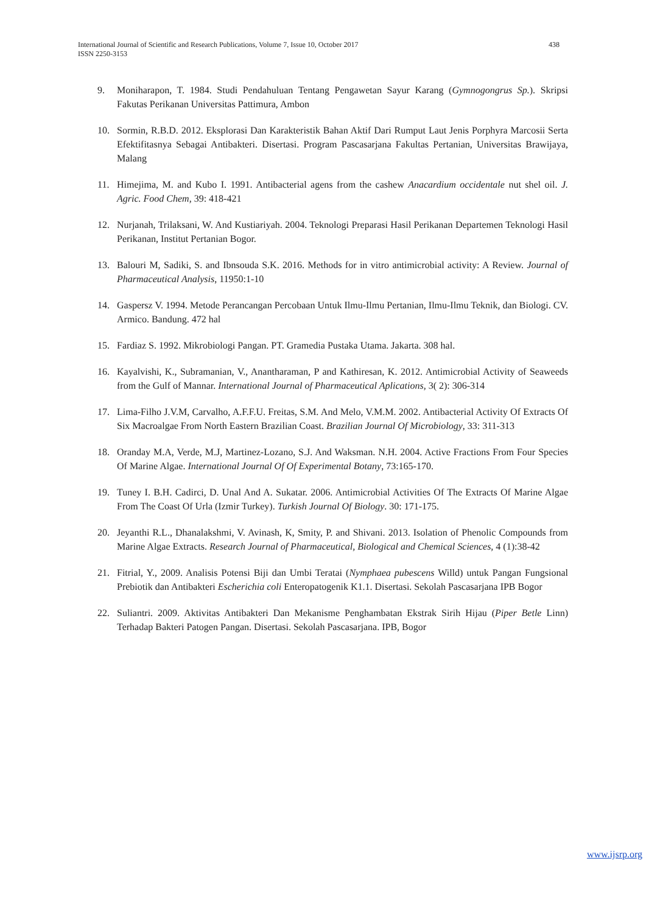International Journal of Scientific and Research Publications, Volume 7, Issue 10, October 2017
ISSN 2250-3153
438
9. Moniharapon, T. 1984. Studi Pendahuluan Tentang Pengawetan Sayur Karang (Gymnogongrus Sp.). Skripsi Fakutas Perikanan Universitas Pattimura, Ambon
10. Sormin, R.B.D. 2012. Eksplorasi Dan Karakteristik Bahan Aktif Dari Rumput Laut Jenis Porphyra Marcosii Serta Efektifitasnya Sebagai Antibakteri. Disertasi. Program Pascasarjana Fakultas Pertanian, Universitas Brawijaya, Malang
11. Himejima, M. and Kubo I. 1991. Antibacterial agens from the cashew Anacardium occidentale nut shel oil. J. Agric. Food Chem, 39: 418-421
12. Nurjanah, Trilaksani, W. And Kustiariyah. 2004. Teknologi Preparasi Hasil Perikanan Departemen Teknologi Hasil Perikanan, Institut Pertanian Bogor.
13. Balouri M, Sadiki, S. and Ibnsouda S.K. 2016. Methods for in vitro antimicrobial activity: A Review. Journal of Pharmaceutical Analysis, 11950:1-10
14. Gaspersz V. 1994. Metode Perancangan Percobaan Untuk Ilmu-Ilmu Pertanian, Ilmu-Ilmu Teknik, dan Biologi. CV. Armico. Bandung. 472 hal
15. Fardiaz S. 1992. Mikrobiologi Pangan. PT. Gramedia Pustaka Utama. Jakarta. 308 hal.
16. Kayalvishi, K., Subramanian, V., Anantharaman, P and Kathiresan, K. 2012. Antimicrobial Activity of Seaweeds from the Gulf of Mannar. International Journal of Pharmaceutical Aplications, 3( 2): 306-314
17. Lima-Filho J.V.M, Carvalho, A.F.F.U. Freitas, S.M. And Melo, V.M.M. 2002. Antibacterial Activity Of Extracts Of Six Macroalgae From North Eastern Brazilian Coast. Brazilian Journal Of Microbiology, 33: 311-313
18. Oranday M.A, Verde, M.J, Martinez-Lozano, S.J. And Waksman. N.H. 2004. Active Fractions From Four Species Of Marine Algae. International Journal Of Of Experimental Botany, 73:165-170.
19. Tuney I. B.H. Cadirci, D. Unal And A. Sukatar. 2006. Antimicrobial Activities Of The Extracts Of Marine Algae From The Coast Of Urla (Izmir Turkey). Turkish Journal Of Biology. 30: 171-175.
20. Jeyanthi R.L., Dhanalakshmi, V. Avinash, K, Smity, P. and Shivani. 2013. Isolation of Phenolic Compounds from Marine Algae Extracts. Research Journal of Pharmaceutical, Biological and Chemical Sciences, 4 (1):38-42
21. Fitrial, Y., 2009. Analisis Potensi Biji dan Umbi Teratai (Nymphaea pubescens Willd) untuk Pangan Fungsional Prebiotik dan Antibakteri Escherichia coli Enteropatogenik K1.1. Disertasi. Sekolah Pascasarjana IPB Bogor
22. Suliantri. 2009. Aktivitas Antibakteri Dan Mekanisme Penghambatan Ekstrak Sirih Hijau (Piper Betle Linn) Terhadap Bakteri Patogen Pangan. Disertasi. Sekolah Pascasarjana. IPB, Bogor
www.ijsrp.org